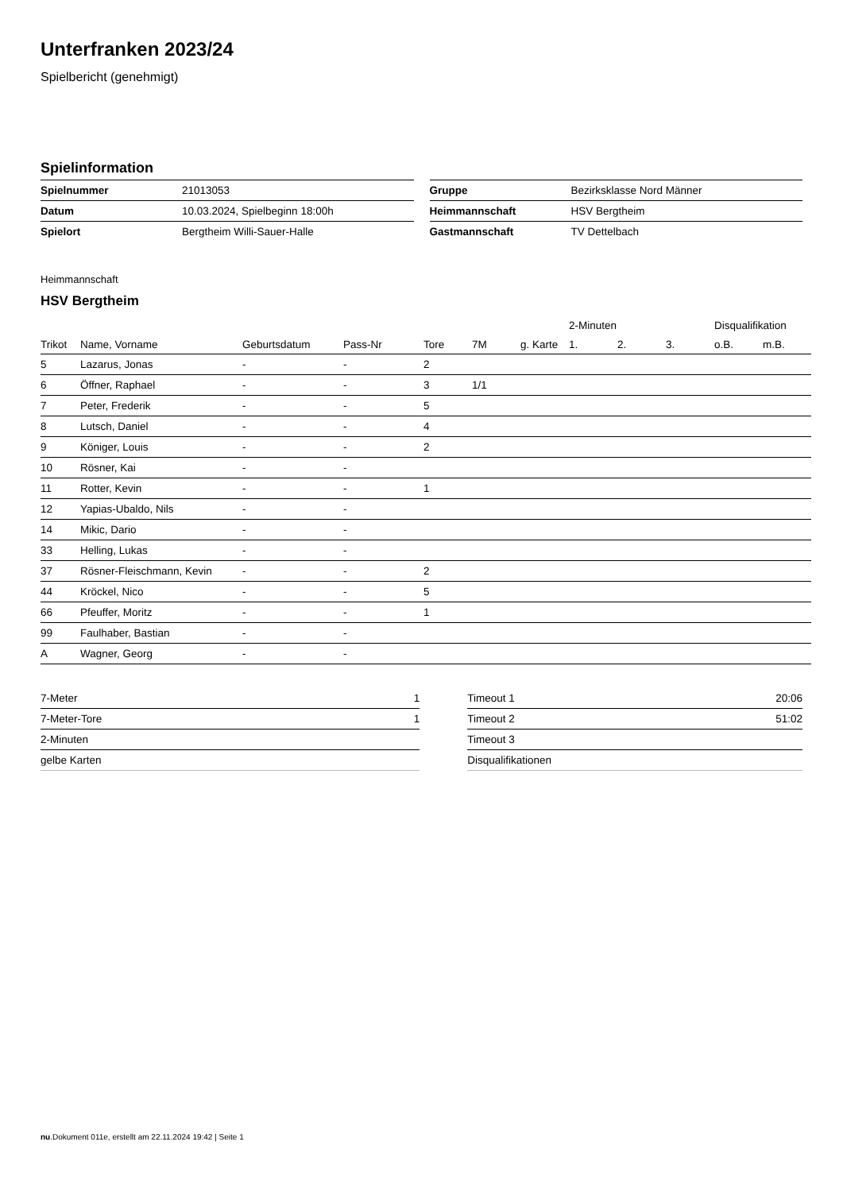Unterfranken 2023/24
Spielbericht (genehmigt)
Spielinformation
| Spielnummer | 21013053 |
| Datum | 10.03.2024, Spielbeginn 18:00h |
| Spielort | Bergtheim Willi-Sauer-Halle |
| Gruppe | Bezirksklasse Nord Männer |
| Heimmannschaft | HSV Bergtheim |
| Gastmannschaft | TV Dettelbach |
Heimmannschaft
HSV Bergtheim
| | | | | | | | 2-Minuten | | | Disqualifikation | |
| --- | --- | --- | --- | --- | --- | --- | --- | --- | --- | --- | --- |
| Trikot | Name, Vorname | Geburtsdatum | Pass-Nr | Tore | 7M | g. Karte | 1. | 2. | 3. | o.B. | m.B. |
| 5 | Lazarus, Jonas | - | - | 2 | | | | | | | |
| 6 | Öffner, Raphael | - | - | 3 | 1/1 | | | | | | |
| 7 | Peter, Frederik | - | - | 5 | | | | | | | |
| 8 | Lutsch, Daniel | - | - | 4 | | | | | | | |
| 9 | Königer, Louis | - | - | 2 | | | | | | | |
| 10 | Rösner, Kai | - | - | | | | | | | | |
| 11 | Rotter, Kevin | - | - | 1 | | | | | | | |
| 12 | Yapias-Ubaldo, Nils | - | - | | | | | | | | |
| 14 | Mikic, Dario | - | - | | | | | | | | |
| 33 | Helling, Lukas | - | - | | | | | | | | |
| 37 | Rösner-Fleischmann, Kevin | - | - | 2 | | | | | | | |
| 44 | Kröckel, Nico | - | - | 5 | | | | | | | |
| 66 | Pfeuffer, Moritz | - | - | 1 | | | | | | | |
| 99 | Faulhaber, Bastian | - | - | | | | | | | | |
| A | Wagner, Georg | - | - | | | | | | | | |
| 7-Meter | 1 |
| 7-Meter-Tore | 1 |
| 2-Minuten | |
| gelbe Karten | |
| Timeout 1 | 20:06 |
| Timeout 2 | 51:02 |
| Timeout 3 | |
| Disqualifikationen | |
nu.Dokument 011e, erstellt am 22.11.2024 19:42 | Seite 1